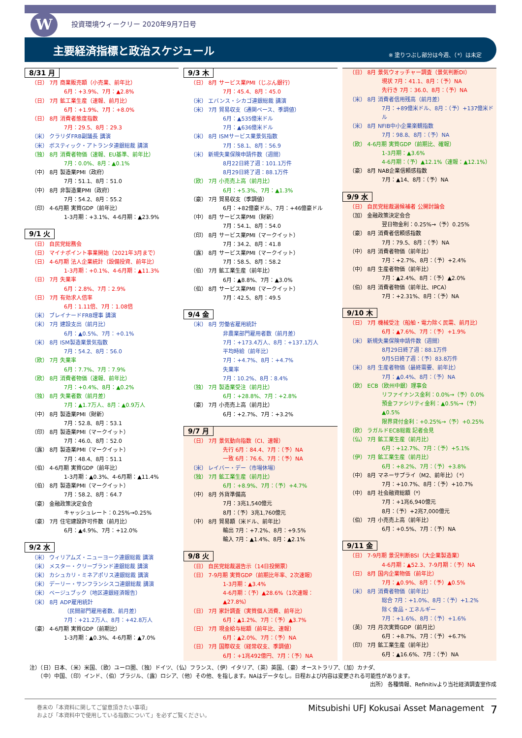W
投資環境ウィークリー 2020年9月7日号
主要経済指標と政治スケジュール
※ 塗りつぶし部分は今週、（*）は未定
8/31 月
（日） 7月 商業販売額（小売業、前年比）
6月：+3.9%、7月：▲2.8%
（日） 7月 鉱工業生産（速報、前月比）
6月：+1.9%、7月：+8.0%
（日） 8月 消費者態度指数
7月：29.5、8月：29.3
（米） クラリダFRB副議長 講演
（米） ボスティック・アトランタ連銀総裁 講演
（独） 8月 消費者物価（速報、EU基準、前年比）
7月：0.0%、8月：▲0.1%
（中） 8月 製造業PMI（政府）
7月：51.1、8月：51.0
（中） 8月 非製造業PMI（政府）
7月：54.2、8月：55.2
（印） 4-6月期 実質GDP（前年比）
1-3月期：+3.1%、4-6月期：▲23.9%
9/1 火
（日） 自民党総務会
（日） マイナポイント事業開始（2021年3月まで）
（日） 4-6月期 法人企業統計（設備投資、前年比）
1-3月期：+0.1%、4-6月期：▲11.3%
（日） 7月 失業率
6月：2.8%、7月：2.9%
（日） 7月 有効求人倍率
6月：1.11倍、7月：1.08倍
（米） ブレイナードFRB理事 講演
（米） 7月 建設支出（前月比）
6月：▲0.5%、7月：+0.1%
（米） 8月 ISM製造業景気指数
7月：54.2、8月：56.0
（欧） 7月 失業率
6月：7.7%、7月：7.9%
（欧） 8月 消費者物価（速報、前年比）
7月：+0.4%、8月：▲0.2%
（独） 8月 失業者数（前月差）
7月：▲1.7万人、8月：▲0.9万人
（中） 8月 製造業PMI（財新）
7月：52.8、8月：53.1
（印） 8月 製造業PMI（マークイット）
7月：46.0、8月：52.0
（露） 8月 製造業PMI（マークイット）
7月：48.4、8月：51.1
（伯） 4-6月期 実質GDP（前年比）
1-3月期：▲0.3%、4-6月期：▲11.4%
（伯） 8月 製造業PMI（マークイット）
7月：58.2、8月：64.7
（豪） 金融政策決定会合
キャッシュレート：0.25%→0.25%
（豪） 7月 住宅建設許可件数（前月比）
6月：▲4.9%、7月：+12.0%
9/2 水
（米） ウィリアムズ・ニューヨーク連銀総裁 講演
（米） メスター・クリーブランド連銀総裁 講演
（米） カシュカリ・ミネアポリス連銀総裁 講演
（米） デーリー・サンフランシスコ連銀総裁 講演
（米） ベージュブック（地区連銀経済報告）
（米） 8月 ADP雇用統計
（民間部門雇用者数、前月差）
7月：+21.2万人、8月：+42.8万人
（豪） 4-6月期 実質GDP（前期比）
1-3月期：▲0.3%、4-6月期：▲7.0%
9/3 木
（日） 8月 サービス業PMI（じぶん銀行）
7月：45.4、8月：45.0
（米） エバンス・シカゴ連銀総裁 講演
（米） 7月 貿易収支（通関ベース、季調値）
6月：▲535億米ドル
7月：▲636億米ドル
（米） 8月 ISMサービス業景気指数
7月：58.1、8月：56.9
（米） 新規失業保険申請件数（週間）
8月22日終了週：101.1万件
8月29日終了週：88.1万件
（欧） 7月 小売売上高（前月比）
6月：+5.3%、7月：▲1.3%
（豪） 7月 貿易収支（季調値）
6月：+82億豪ドル、7月：+46億豪ドル
（中） 8月 サービス業PMI（財新）
7月：54.1、8月：54.0
（印） 8月 サービス業PMI（マークイット）
7月：34.2、8月：41.8
（露） 8月 サービス業PMI（マークイット）
7月：58.5、8月：58.2
（伯） 7月 鉱工業生産（前年比）
6月：▲8.8%、7月：▲3.0%
（伯） 8月 サービス業PMI（マークイット）
7月：42.5、8月：49.5
9/4 金
（米） 8月 労働省雇用統計
非農業部門雇用者数（前月差）
7月：+173.4万人、8月：+137.1万人
平均時給（前年比）
7月：+4.7%、8月：+4.7%
失業率
7月：10.2%、8月：8.4%
（独） 7月 製造業受注（前月比）
6月：+28.8%、7月：+2.8%
（豪） 7月 小売売上高（前月比）
6月：+2.7%、7月：+3.2%
9/7 月
（日） 7月 景気動向指数（CI、速報）
先行 6月：84.4、7月：（予）NA
一致 6月：76.6、7月：（予）NA
（米） レイバー・デー（市場休場）
（独） 7月 鉱工業生産（前月比）
6月：+8.9%、7月：（予）+4.7%
（中） 8月 外貨準備高
7月：3兆1,540億元
8月：（予）3兆1,760億元
（中） 8月 貿易額（米ドル、前年比）
輸出 7月：+7.2%、8月：+9.5%
輸入 7月：▲1.4%、8月：▲2.1%
9/8 火
（日） 自民党総裁選告示（14日投開票）
（日） 7-9月期 実質GDP（前期比年率、2次速報）
1-3月期：▲3.4%
4-6月期：（予）▲28.6%（1次速報：▲27.8%）
（日） 7月 家計調査（実質個人消費、前年比）
6月：▲1.2%、7月：（予）▲3.7%
（日） 7月 現金給与総額（前年比、速報）
6月：▲2.0%、7月：（予）NA
（日） 7月 国際収支（経常収支、季調値）
6月：+1兆492億円、7月：（予）NA
（日） 8月 景気ウォッチャー調査（景気判断DI）
現状 7月：41.1、8月：（予）NA
先行き 7月：36.0、8月：（予）NA
（米） 8月 消費者信用残高（前月差）
7月：+89億米ドル、8月：（予）+137億米ドル
（米） 8月 NFIB中小企業楽観指数
7月：98.8、8月：（予）NA
（欧） 4-6月期 実質GDP（前期比、確報）
1-3月期：▲3.6%
4-6月期：（予）▲12.1%（速報：▲12.1%）
（豪） 8月 NAB企業信頼感指数
7月：▲14、8月：（予）NA
9/9 水
（日） 自民党総裁選候補者 公開討論会
（加） 金融政策決定会合
翌日物金利：0.25%→（予）0.25%
（豪） 8月 消費者信頼感指数
7月：79.5、8月：（予）NA
（中） 8月 消費者物価（前年比）
7月：+2.7%、8月：（予）+2.4%
（中） 8月 生産者物価（前年比）
7月：▲2.4%、8月：（予）▲2.0%
（伯） 8月 消費者物価（前年比、IPCA）
7月：+2.31%、8月：（予）NA
9/10 木
（日） 7月 機械受注（船舶・電力除く民需、前月比）
6月：▲7.6%、7月：（予）+1.9%
（米） 新規失業保険申請件数（週間）
8月29日終了週：88.1万件
9月5日終了週：（予）83.8万件
（米） 8月 生産者物価（最終需要、前年比）
7月：▲0.4%、8月：（予）NA
（欧） ECB（欧州中銀）理事会
リファイナンス金利：0.0%→（予）0.0%
預金ファシリティ金利：▲0.5%→（予）▲0.5%
限界貸付金利：+0.25%→（予）+0.25%
（欧） ラガルドECB総裁 記者会見
（仏） 7月 鉱工業生産（前月比）
6月：+12.7%、7月：（予）+5.1%
（伊） 7月 鉱工業生産（前月比）
6月：+8.2%、7月：（予）+3.8%
（中） 8月 マネーサプライ（M2、前年比）（*）
7月：+10.7%、8月：（予）+10.7%
（中） 8月 社会融資総額（*）
7月：+1兆6,940億元
8月：（予）+2兆7,000億元
（伯） 7月 小売売上高（前年比）
6月：+0.5%、7月：（予）NA
9/11 金
（日） 7-9月期 景況判断BSI（大企業製造業）
4-6月期：▲52.3、7-9月期：（予）NA
（日） 8月 国内企業物価（前年比）
7月：▲0.9%、8月：（予）▲0.5%
（米） 8月 消費者物価（前年比）
総合 7月：+1.0%、8月：（予）+1.2%
除く食品・エネルギー
7月：+1.6%、8月：（予）+1.6%
（英） 7月 月次実質GDP（前月比）
6月：+8.7%、7月：（予）+6.7%
（印） 7月 鉱工業生産（前年比）
6月：▲16.6%、7月：（予）NA
注）（日）日本、（米）米国、（欧）ユーロ圏、（独）ドイツ、（仏）フランス、（伊）イタリア、（英）英国、（豪）オーストラリア、（加）カナダ、
　　（中）中国、（印）インド、（伯）ブラジル、（露）ロシア、（他）その他、を指します。NAはデータなし。日程および内容は変更される可能性があります。
出所） 各種情報、Refinitivより当社経済調査室作成
巻末の「本資料に関してご留意頂きたい事項」
および「本資料中で使用している指数について」を必ずご覧ください。
Mitsubishi UFJ Kokusai Asset Management
7